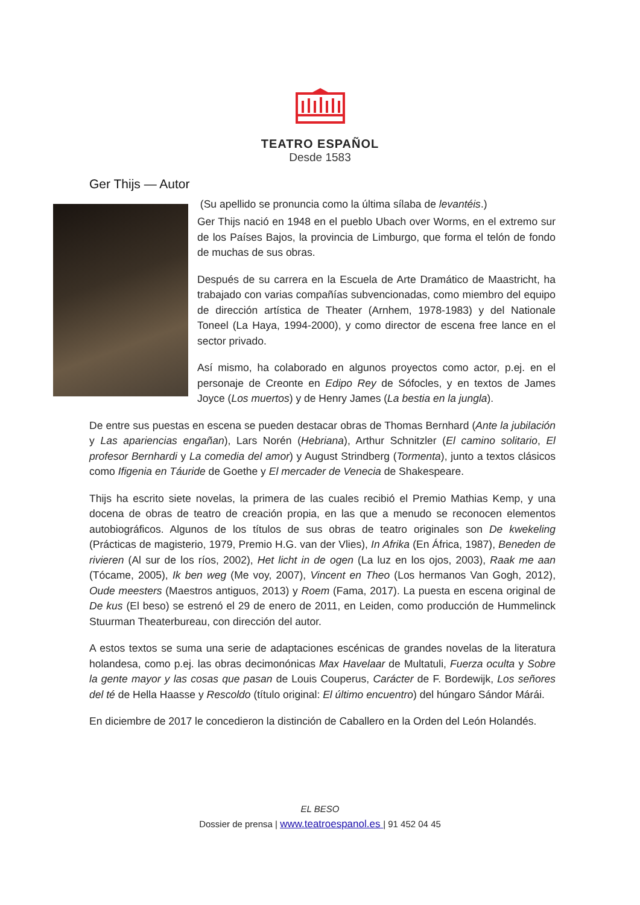TEATRO ESPAÑOL
Desde 1583
Ger Thijs — Autor
(Su apellido se pronuncia como la última sílaba de levantéis.)
Ger Thijs nació en 1948 en el pueblo Ubach over Worms, en el extremo sur de los Países Bajos, la provincia de Limburgo, que forma el telón de fondo de muchas de sus obras.
Después de su carrera en la Escuela de Arte Dramático de Maastricht, ha trabajado con varias compañías subvencionadas, como miembro del equipo de dirección artística de Theater (Arnhem, 1978-1983) y del Nationale Toneel (La Haya, 1994-2000), y como director de escena free lance en el sector privado.
Así mismo, ha colaborado en algunos proyectos como actor, p.ej. en el personaje de Creonte en Edipo Rey de Sófocles, y en textos de James Joyce (Los muertos) y de Henry James (La bestia en la jungla).
De entre sus puestas en escena se pueden destacar obras de Thomas Bernhard (Ante la jubilación y Las apariencias engañan), Lars Norén (Hebriana), Arthur Schnitzler (El camino solitario, El profesor Bernhardi y La comedia del amor) y August Strindberg (Tormenta), junto a textos clásicos como Ifigenia en Táuride de Goethe y El mercader de Venecia de Shakespeare.
Thijs ha escrito siete novelas, la primera de las cuales recibió el Premio Mathias Kemp, y una docena de obras de teatro de creación propia, en las que a menudo se reconocen elementos autobiográficos. Algunos de los títulos de sus obras de teatro originales son De kwekeling (Prácticas de magisterio, 1979, Premio H.G. van der Vlies), In Afrika (En África, 1987), Beneden de rivieren (Al sur de los ríos, 2002), Het licht in de ogen (La luz en los ojos, 2003), Raak me aan (Tócame, 2005), Ik ben weg (Me voy, 2007), Vincent en Theo (Los hermanos Van Gogh, 2012), Oude meesters (Maestros antiguos, 2013) y Roem (Fama, 2017). La puesta en escena original de De kus (El beso) se estrenó el 29 de enero de 2011, en Leiden, como producción de Hummelinck Stuurman Theaterbureau, con dirección del autor.
A estos textos se suma una serie de adaptaciones escénicas de grandes novelas de la literatura holandesa, como p.ej. las obras decimonónicas Max Havelaar de Multatuli, Fuerza oculta y Sobre la gente mayor y las cosas que pasan de Louis Couperus, Carácter de F. Bordewijk, Los señores del té de Hella Haasse y Rescoldo (título original: El último encuentro) del húngaro Sándor Márái.
En diciembre de 2017 le concedieron la distinción de Caballero en la Orden del León Holandés.
EL BESO
Dossier de prensa | www.teatroespanol.es | 91 452 04 45